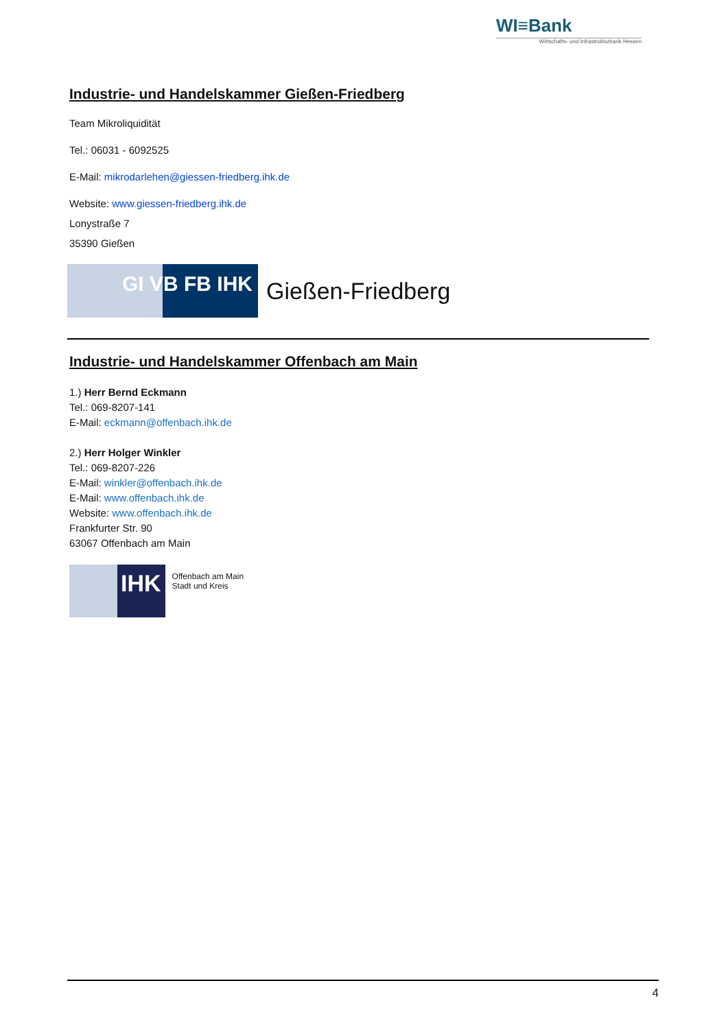WI≡Bank
Wirtschafts- und Infrastrukturbank Hessen
Industrie- und Handelskammer Gießen-Friedberg
Team Mikroliquidität
Tel.: 06031 - 6092525
E-Mail: mikrodarlehen@giessen-friedberg.ihk.de
Website: www.giessen-friedberg.ihk.de
Lonystraße 7
35390 Gießen
GI VB FB IHK Gießen-Friedberg
Industrie- und Handelskammer Offenbach am Main
1.) Herr Bernd Eckmann
Tel.: 069-8207-141
E-Mail: eckmann@offenbach.ihk.de
2.) Herr Holger Winkler
Tel.: 069-8207-226
E-Mail: winkler@offenbach.ihk.de
E-Mail: www.offenbach.ihk.de
Website: www.offenbach.ihk.de
Frankfurter Str. 90
63067 Offenbach am Main
IHK Offenbach am Main
Stadt und Kreis
4